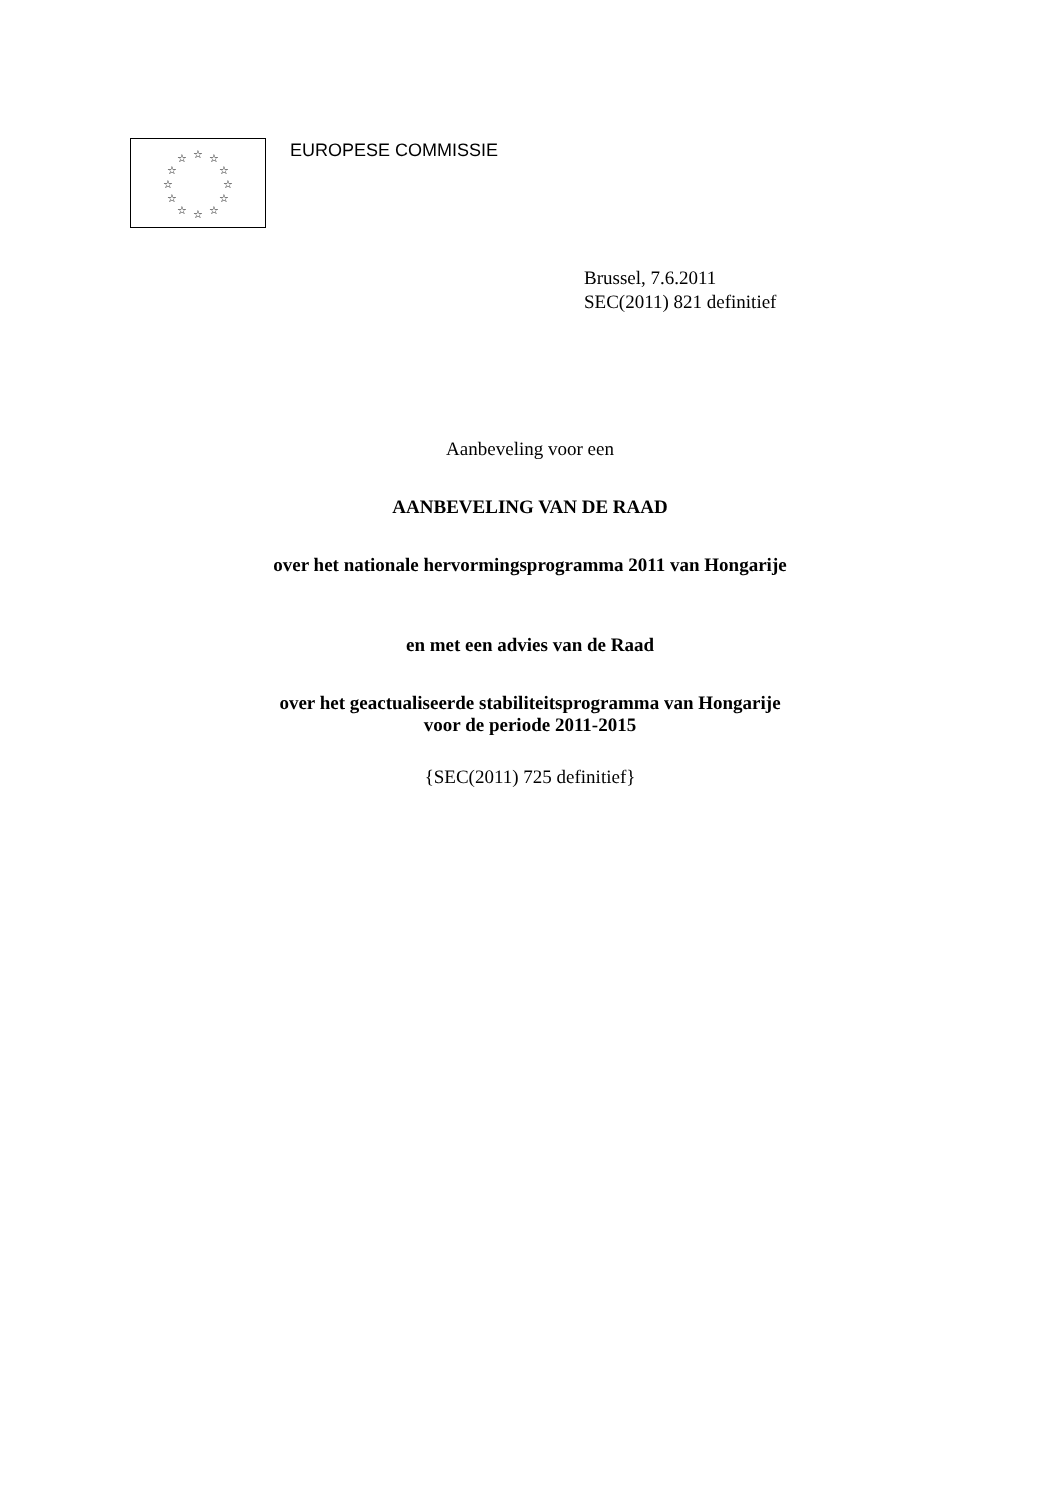☆ ☆ ☆
☆ ☆
☆ ☆
☆ ☆
☆ ☆ ☆
EUROPESE COMMISSIE
Brussel, 7.6.2011
SEC(2011) 821 definitief
Aanbeveling voor een
AANBEVELING VAN DE RAAD
over het nationale hervormingsprogramma 2011 van Hongarije
en met een advies van de Raad
over het geactualiseerde stabiliteitsprogramma van Hongarije
voor de periode 2011-2015
{SEC(2011) 725 definitief}